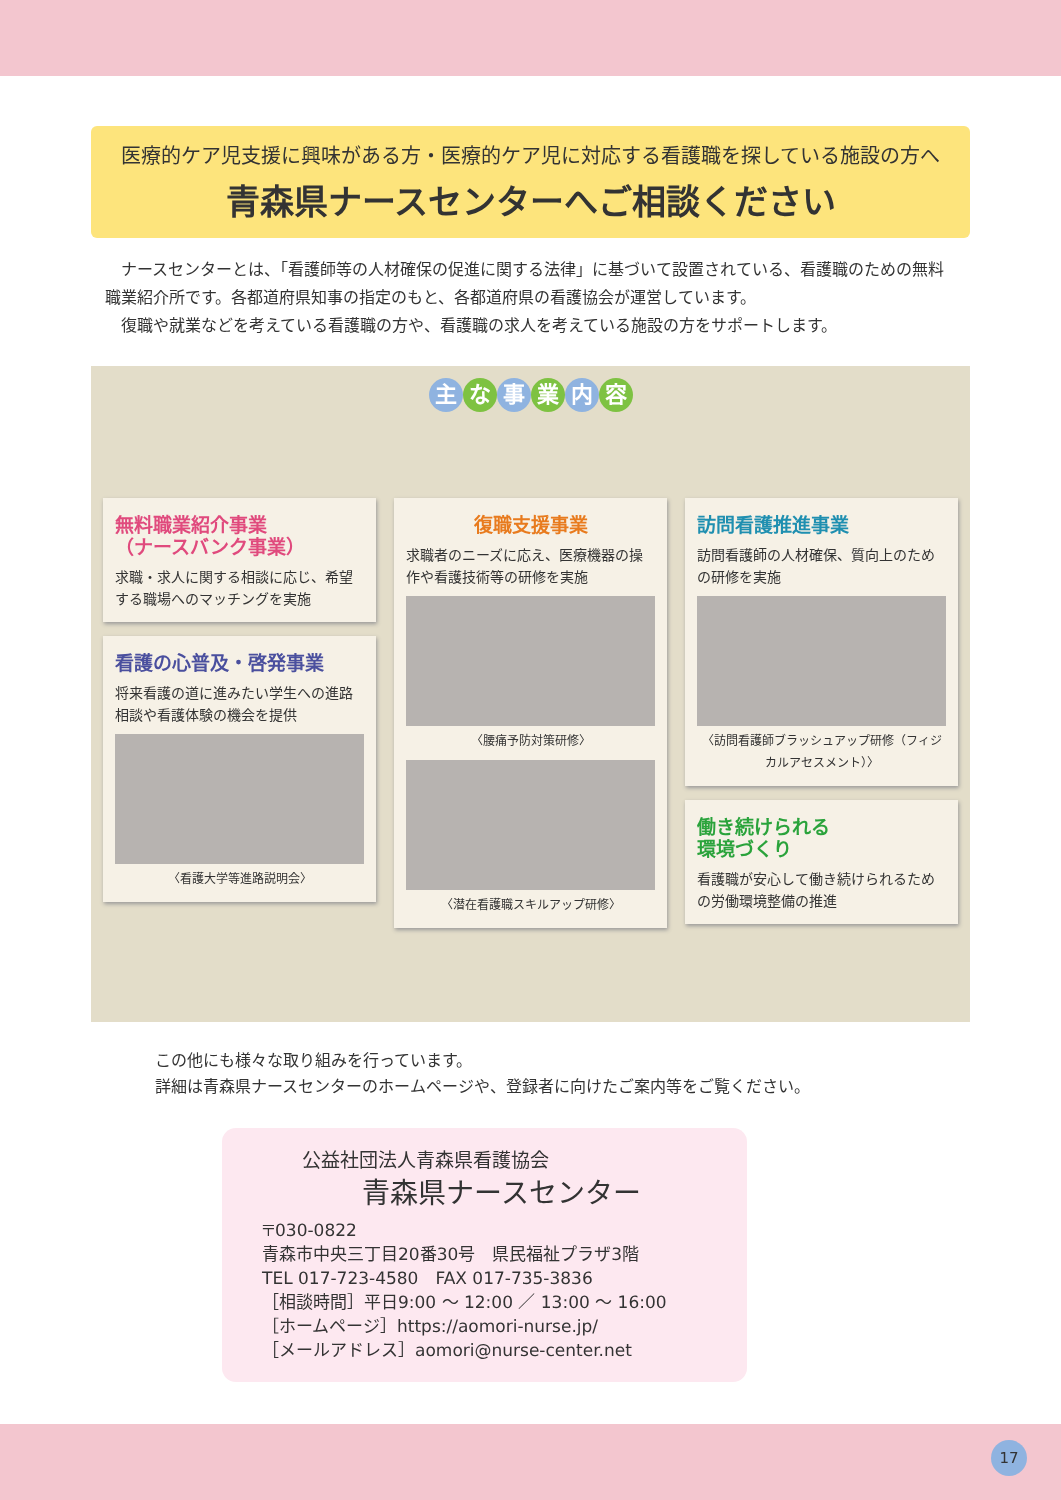医療的ケア児支援に興味がある方・医療的ケア児に対応する看護職を探している施設の方へ
青森県ナースセンターへご相談ください
　ナースセンターとは、「看護師等の人材確保の促進に関する法律」に基づいて設置されている、看護職のための無料職業紹介所です。各都道府県知事の指定のもと、各都道府県の看護協会が運営しています。
　復職や就業などを考えている看護職の方や、看護職の求人を考えている施設の方をサポートします。
主な事業内容
無料職業紹介事業
（ナースバンク事業）
求職・求人に関する相談に応じ、希望する職場へのマッチングを実施
看護の心普及・啓発事業
将来看護の道に進みたい学生への進路相談や看護体験の機会を提供
〈看護大学等進路説明会〉
復職支援事業
求職者のニーズに応え、医療機器の操作や看護技術等の研修を実施
〈腰痛予防対策研修〉
〈潜在看護職スキルアップ研修〉
訪問看護推進事業
訪問看護師の人材確保、質向上のための研修を実施
〈訪問看護師ブラッシュアップ研修（フィジカルアセスメント）〉
働き続けられる
環境づくり
看護職が安心して働き続けられるための労働環境整備の推進
この他にも様々な取り組みを行っています。
詳細は青森県ナースセンターのホームページや、登録者に向けたご案内等をご覧ください。
公益社団法人青森県看護協会
青森県ナースセンター
〒030-0822
青森市中央三丁目20番30号　県民福祉プラザ3階
TEL 017-723-4580　FAX 017-735-3836
［相談時間］平日9:00 ～ 12:00 ／ 13:00 ～ 16:00
［ホームページ］https://aomori-nurse.jp/
［メールアドレス］aomori@nurse-center.net
17